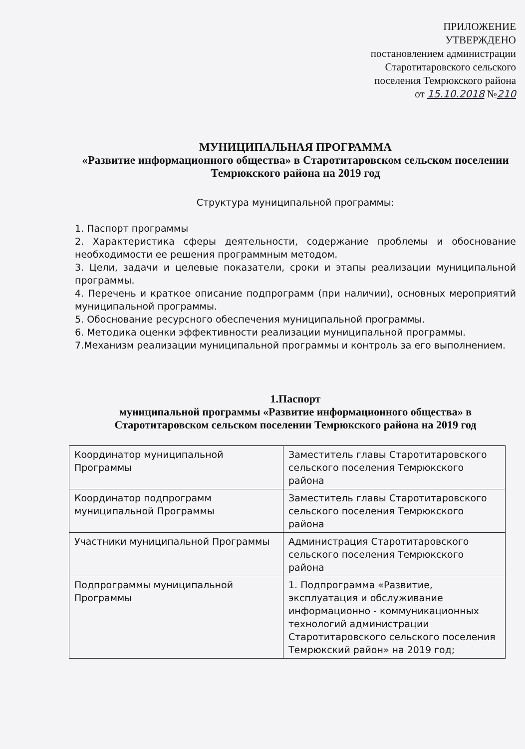ПРИЛОЖЕНИЕ
УТВЕРЖДЕНО
постановлением администрации
Старотитаровского сельского
поселения Темрюкского района
от 15.10.2018 №210
МУНИЦИПАЛЬНАЯ ПРОГРАММА
«Развитие информационного общества» в Старотитаровском сельском поселении Темрюкского района на 2019 год
Структура муниципальной программы:
1. Паспорт программы
2. Характеристика сферы деятельности, содержание проблемы и обоснование необходимости ее решения программным методом.
3. Цели, задачи и целевые показатели, сроки и этапы реализации муниципальной программы.
4. Перечень и краткое описание подпрограмм (при наличии), основных мероприятий муниципальной программы.
5. Обоснование ресурсного обеспечения муниципальной программы.
6. Методика оценки эффективности реализации муниципальной программы.
7.Механизм реализации муниципальной программы и контроль за его выполнением.
1.Паспорт
муниципальной программы «Развитие информационного общества» в Старотитаровском сельском поселении Темрюкского района на 2019 год
| Координатор муниципальной Программы | Заместитель главы Старотитаровского сельского поселения Темрюкского района |
| Координатор подпрограмм муниципальной Программы | Заместитель главы Старотитаровского сельского поселения Темрюкского района |
| Участники муниципальной Программы | Администрация Старотитаровского сельского поселения Темрюкского района |
| Подпрограммы муниципальной Программы | 1. Подпрограмма «Развитие, эксплуатация и обслуживание информационно - коммуникационных технологий администрации Старотитаровского сельского поселения Темрюкский район» на 2019 год; |